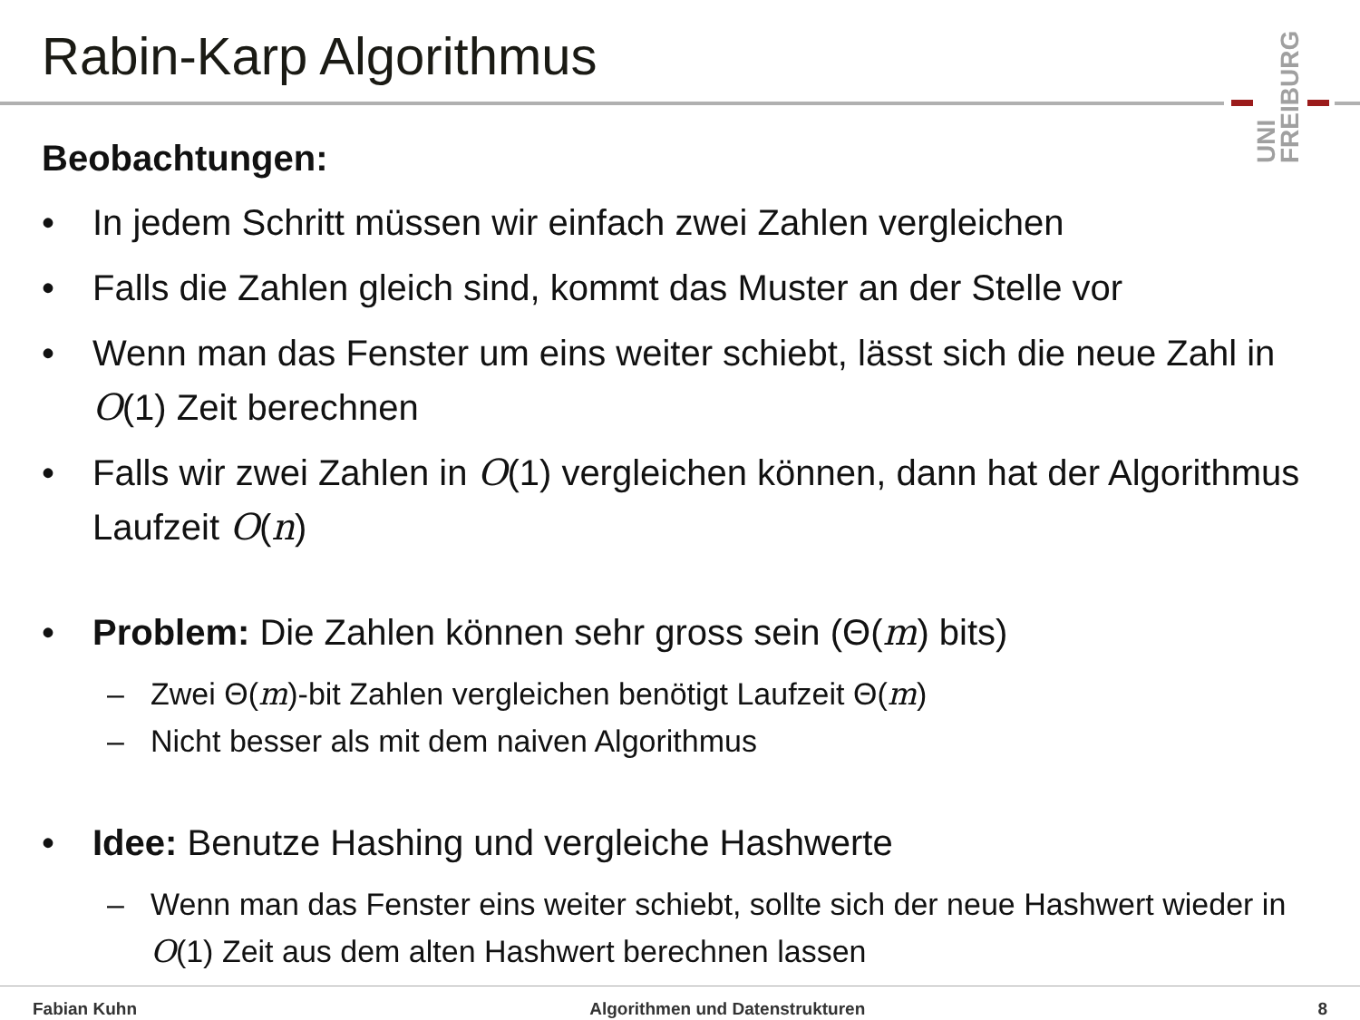Rabin-Karp Algorithmus
UNI FREIBURG
Beobachtungen:
• In jedem Schritt müssen wir einfach zwei Zahlen vergleichen
• Falls die Zahlen gleich sind, kommt das Muster an der Stelle vor
• Wenn man das Fenster um eins weiter schiebt, lässt sich die neue Zahl in O(1) Zeit berechnen
• Falls wir zwei Zahlen in O(1) vergleichen können, dann hat der Algorithmus Laufzeit O(n)
• Problem: Die Zahlen können sehr gross sein (Θ(m) bits)
– Zwei Θ(m)-bit Zahlen vergleichen benötigt Laufzeit Θ(m)
– Nicht besser als mit dem naiven Algorithmus
• Idee: Benutze Hashing und vergleiche Hashwerte
– Wenn man das Fenster eins weiter schiebt, sollte sich der neue Hashwert wieder in O(1) Zeit aus dem alten Hashwert berechnen lassen
Fabian Kuhn Algorithmen und Datenstrukturen 8